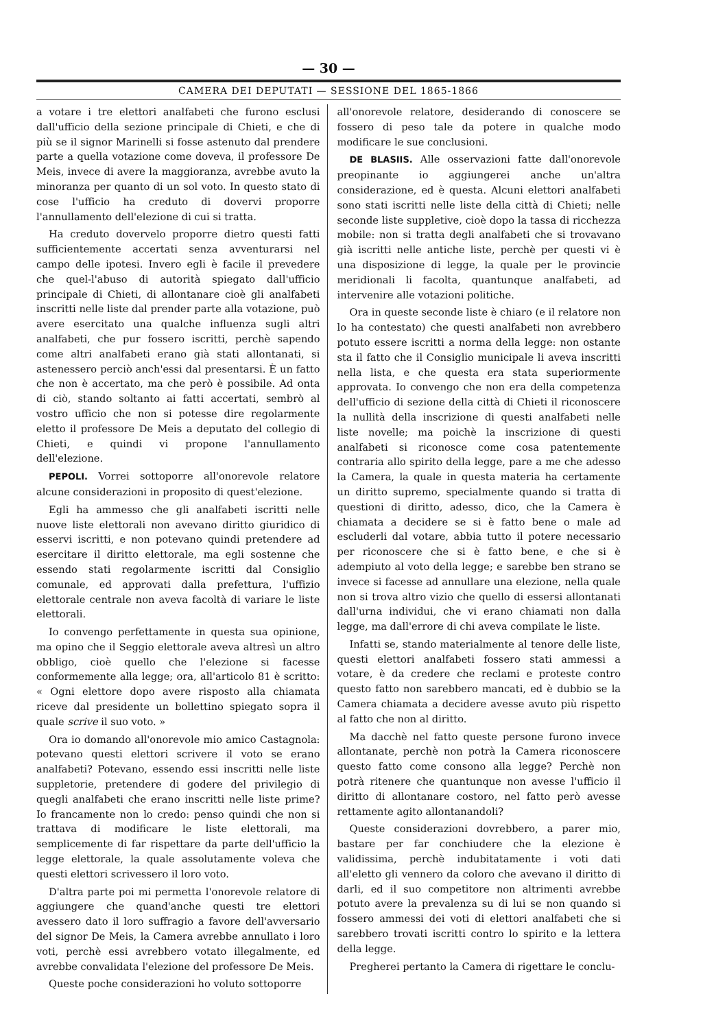— 30 —
CAMERA DEI DEPUTATI — SESSIONE DEL 1865-1866
a votare i tre elettori analfabeti che furono esclusi dall'ufficio della sezione principale di Chieti, e che di più se il signor Marinelli si fosse astenuto dal prendere parte a quella votazione come doveva, il professore De Meis, invece di avere la maggioranza, avrebbe avuto la minoranza per quanto di un sol voto. In questo stato di cose l'ufficio ha creduto di dovervi proporre l'annullamento dell'elezione di cui si tratta.
Ha creduto dovervelo proporre dietro questi fatti sufficientemente accertati senza avventurarsi nel campo delle ipotesi. Invero egli è facile il prevedere che quel-l'abuso di autorità spiegato dall'ufficio principale di Chieti, di allontanare cioè gli analfabeti inscritti nelle liste dal prender parte alla votazione, può avere esercitato una qualche influenza sugli altri analfabeti, che pur fossero iscritti, perchè sapendo come altri analfabeti erano già stati allontanati, si astenessero perciò anch'essi dal presentarsi. È un fatto che non è accertato, ma che però è possibile. Ad onta di ciò, stando soltanto ai fatti accertati, sembrò al vostro ufficio che non si potesse dire regolarmente eletto il professore De Meis a deputato del collegio di Chieti, e quindi vi propone l'annullamento dell'elezione.
PEPOLI. Vorrei sottoporre all'onorevole relatore alcune considerazioni in proposito di quest'elezione.
Egli ha ammesso che gli analfabeti iscritti nelle nuove liste elettorali non avevano diritto giuridico di esservi iscritti, e non potevano quindi pretendere ad esercitare il diritto elettorale, ma egli sostenne che essendo stati regolarmente iscritti dal Consiglio comunale, ed approvati dalla prefettura, l'uffizio elettorale centrale non aveva facoltà di variare le liste elettorali.
Io convengo perfettamente in questa sua opinione, ma opino che il Seggio elettorale aveva altresì un altro obbligo, cioè quello che l'elezione si facesse conformemente alla legge; ora, all'articolo 81 è scritto: « Ogni elettore dopo avere risposto alla chiamata riceve dal presidente un bollettino spiegato sopra il quale scrive il suo voto. »
Ora io domando all'onorevole mio amico Castagnola: potevano questi elettori scrivere il voto se erano analfabeti? Potevano, essendo essi inscritti nelle liste suppletorie, pretendere di godere del privilegio di quegli analfabeti che erano inscritti nelle liste prime? Io francamente non lo credo: penso quindi che non si trattava di modificare le liste elettorali, ma semplicemente di far rispettare da parte dell'ufficio la legge elettorale, la quale assolutamente voleva che questi elettori scrivessero il loro voto.
D'altra parte poi mi permetta l'onorevole relatore di aggiungere che quand'anche questi tre elettori avessero dato il loro suffragio a favore dell'avversario del signor De Meis, la Camera avrebbe annullato i loro voti, perchè essi avrebbero votato illegalmente, ed avrebbe convalidata l'elezione del professore De Meis.
Queste poche considerazioni ho voluto sottoporre
all'onorevole relatore, desiderando di conoscere se fossero di peso tale da potere in qualche modo modificare le sue conclusioni.
DE BLASIIS. Alle osservazioni fatte dall'onorevole preopinante io aggiungerei anche un'altra considerazione, ed è questa. Alcuni elettori analfabeti sono stati iscritti nelle liste della città di Chieti; nelle seconde liste suppletive, cioè dopo la tassa di ricchezza mobile: non si tratta degli analfabeti che si trovavano già iscritti nelle antiche liste, perchè per questi vi è una disposizione di legge, la quale per le provincie meridionali li facolta, quantunque analfabeti, ad intervenire alle votazioni politiche.
Ora in queste seconde liste è chiaro (e il relatore non lo ha contestato) che questi analfabeti non avrebbero potuto essere iscritti a norma della legge: non ostante sta il fatto che il Consiglio municipale li aveva inscritti nella lista, e che questa era stata superiormente approvata. Io convengo che non era della competenza dell'ufficio di sezione della città di Chieti il riconoscere la nullità della inscrizione di questi analfabeti nelle liste novelle; ma poichè la inscrizione di questi analfabeti si riconosce come cosa patentemente contraria allo spirito della legge, pare a me che adesso la Camera, la quale in questa materia ha certamente un diritto supremo, specialmente quando si tratta di questioni di diritto, adesso, dico, che la Camera è chiamata a decidere se si è fatto bene o male ad escluderli dal votare, abbia tutto il potere necessario per riconoscere che si è fatto bene, e che si è adempiuto al voto della legge; e sarebbe ben strano se invece si facesse ad annullare una elezione, nella quale non si trova altro vizio che quello di essersi allontanati dall'urna individui, che vi erano chiamati non dalla legge, ma dall'errore di chi aveva compilate le liste.
Infatti se, stando materialmente al tenore delle liste, questi elettori analfabeti fossero stati ammessi a votare, è da credere che reclami e proteste contro questo fatto non sarebbero mancati, ed è dubbio se la Camera chiamata a decidere avesse avuto più rispetto al fatto che non al diritto.
Ma dacchè nel fatto queste persone furono invece allontanate, perchè non potrà la Camera riconoscere questo fatto come consono alla legge? Perchè non potrà ritenere che quantunque non avesse l'ufficio il diritto di allontanare costoro, nel fatto però avesse rettamente agito allontanandoli?
Queste considerazioni dovrebbero, a parer mio, bastare per far conchiudere che la elezione è validissima, perchè indubitatamente i voti dati all'eletto gli vennero da coloro che avevano il diritto di darli, ed il suo competitore non altrimenti avrebbe potuto avere la prevalenza su di lui se non quando si fossero ammessi dei voti di elettori analfabeti che si sarebbero trovati iscritti contro lo spirito e la lettera della legge.
Pregherei pertanto la Camera di rigettare le conclu-